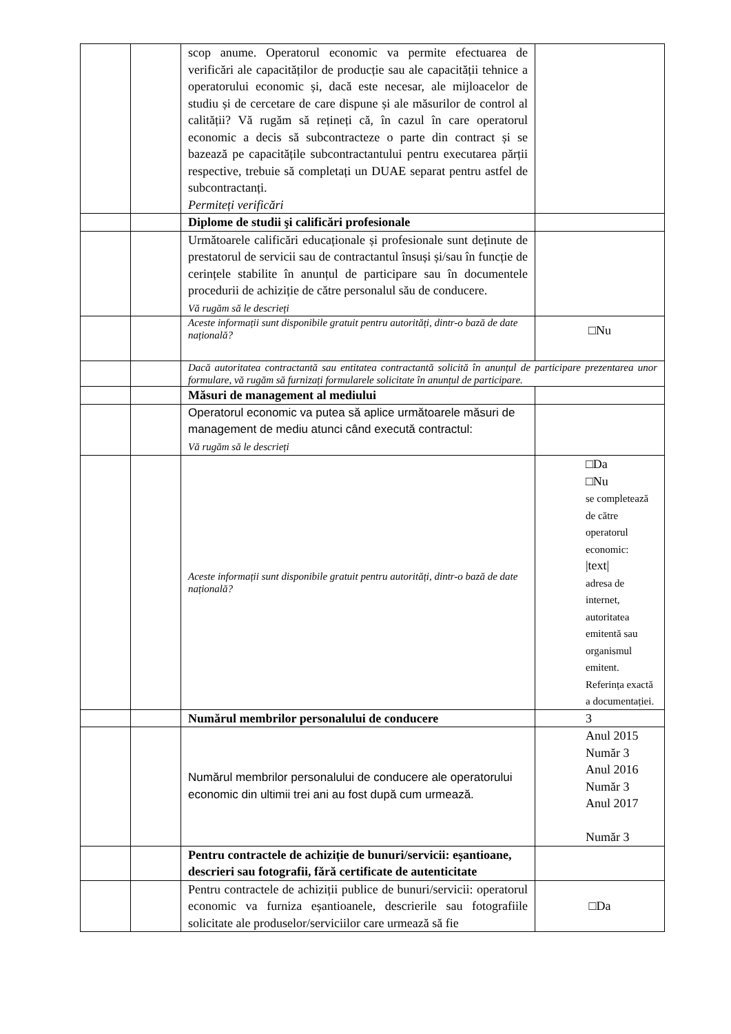| | | scop anume. Operatorul economic va permite efectuarea de verificări ale capacităților de producție sau ale capacității tehnice a operatorului economic și, dacă este necesar, ale mijloacelor de studiu și de cercetare de care dispune și ale măsurilor de control al calității? Vă rugăm să rețineți că, în cazul în care operatorul economic a decis să subcontracteze o parte din contract și se bazează pe capacitățile subcontractantului pentru executarea părții respective, trebuie să completați un DUAE separat pentru astfel de subcontractanți. Permiteți verificări | |
| | | Diplome de studii şi calificări profesionale | |
| | | Următoarele calificări educaționale și profesionale sunt deținute de prestatorul de servicii sau de contractantul însuși și/sau în funcție de cerințele stabilite în anunțul de participare sau în documentele procedurii de achiziție de către personalul său de conducere. Vă rugăm să le descrieți | |
| | | Aceste informații sunt disponibile gratuit pentru autorități, dintr-o bază de date națională? | □Nu |
| | | Dacă autoritatea contractantă sau entitatea contractantă solicită în anunțul de participare prezentarea unor formulare, vă rugăm să furnizați formularele solicitate în anunțul de participare. | |
| | | Măsuri de management al mediului | |
| | | Operatorul economic va putea să aplice următoarele măsuri de management de mediu atunci când execută contractul: Vă rugăm să le descrieți | |
| | | Aceste informații sunt disponibile gratuit pentru autorități, dintr-o bază de date națională? | □Da □Nu se completează de către operatorul economic: /text/ adresa de internet, autoritatea emitentă sau organismul emitent. Referința exactă a documentației. |
| | | Numărul membrilor personalului de conducere | 3 |
| | | Numărul membrilor personalului de conducere ale operatorului economic din ultimii trei ani au fost după cum urmează. | Anul 2015 Număr 3 Anul 2016 Număr 3 Anul 2017 Număr 3 |
| | | Pentru contractele de achiziție de bunuri/servicii: eșantioane, descrieri sau fotografii, fără certificate de autenticitate | |
| | | Pentru contractele de achiziții publice de bunuri/servicii: operatorul economic va furniza eșantioanele, descrierile sau fotografiile solicitate ale produselor/serviciilor care urmează să fie | □Da |